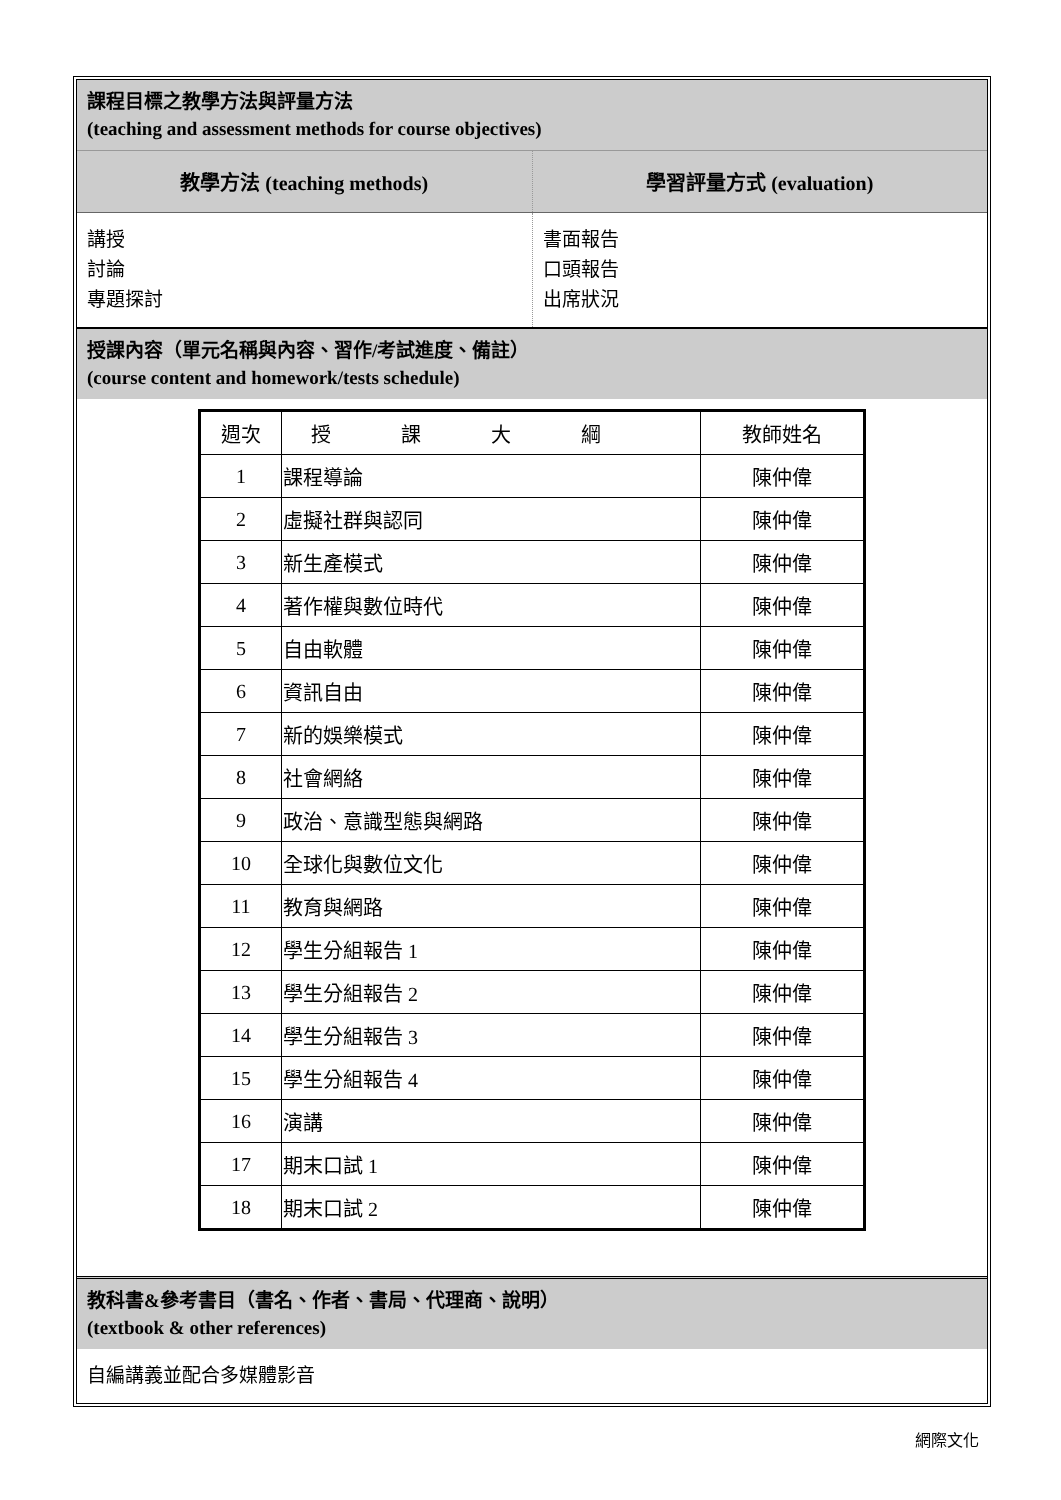課程目標之教學方法與評量方法
(teaching and assessment methods for course objectives)
教學方法 (teaching methods) 學習評量方式 (evaluation)
講授
討論
專題探討
書面報告
口頭報告
出席狀況
授課內容（單元名稱與內容、習作/考試進度、備註）
(course content and homework/tests schedule)
| 週次 | 授課大綱 | 教師姓名 |
| --- | --- | --- |
| 1 | 課程導論 | 陳仲偉 |
| 2 | 虛擬社群與認同 | 陳仲偉 |
| 3 | 新生產模式 | 陳仲偉 |
| 4 | 著作權與數位時代 | 陳仲偉 |
| 5 | 自由軟體 | 陳仲偉 |
| 6 | 資訊自由 | 陳仲偉 |
| 7 | 新的娛樂模式 | 陳仲偉 |
| 8 | 社會網絡 | 陳仲偉 |
| 9 | 政治、意識型態與網路 | 陳仲偉 |
| 10 | 全球化與數位文化 | 陳仲偉 |
| 11 | 教育與網路 | 陳仲偉 |
| 12 | 學生分組報告 1 | 陳仲偉 |
| 13 | 學生分組報告 2 | 陳仲偉 |
| 14 | 學生分組報告 3 | 陳仲偉 |
| 15 | 學生分組報告 4 | 陳仲偉 |
| 16 | 演講 | 陳仲偉 |
| 17 | 期末口試 1 | 陳仲偉 |
| 18 | 期末口試 2 | 陳仲偉 |
教科書&參考書目（書名、作者、書局、代理商、說明）
(textbook & other references)
自編講義並配合多媒體影音
網際文化